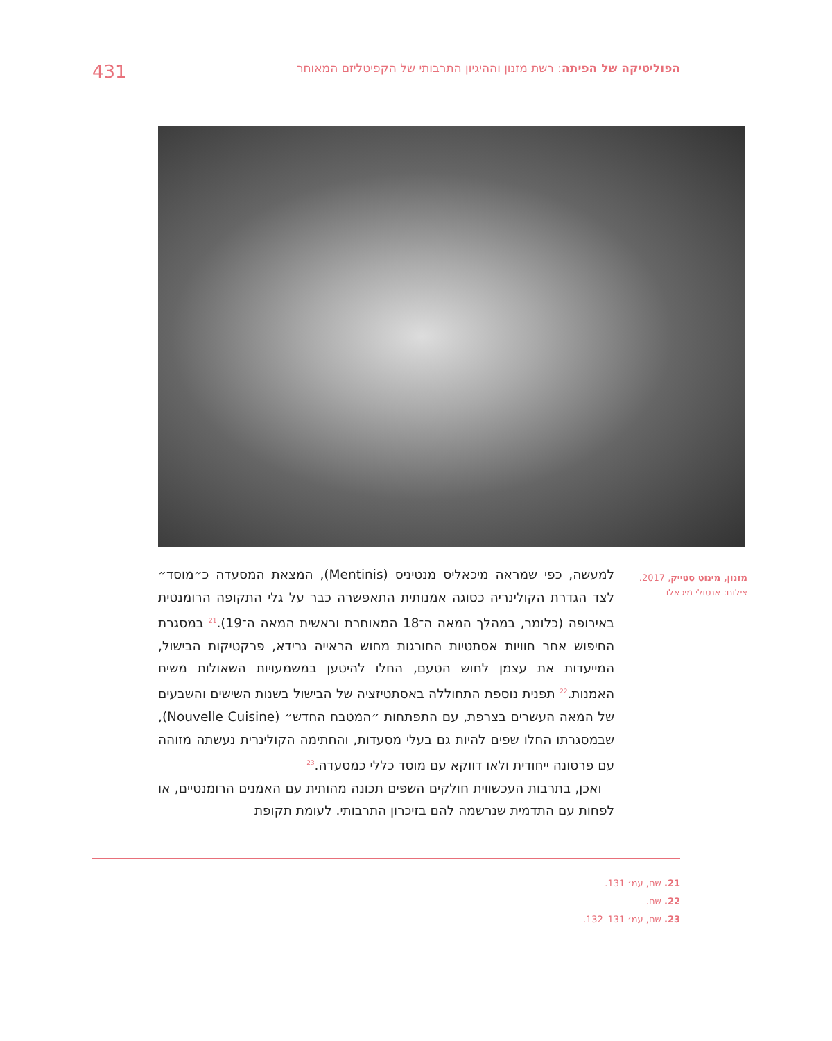הפוליטיקה של הפיתה: רשת מזנון וההיגיון התרבותי של הקפיטליזם המאוחר 431
מזנון, מינוט סטייק, 2017.
צילום: אנטולי מיכאלו
למעשה, כפי שמראה מיכאליס מנטיניס (Mentinis), המצאת המסעדה כ״מוסד״ לצד הגדרת הקולינריה כסוגה אמנותית התאפשרה כבר על גלי התקופה הרומנטית באירופה (כלומר, במהלך המאה ה־18 המאוחרת וראשית המאה ה־19).<sup>21</sup> במסגרת החיפוש אחר חוויות אסתטיות החורגות מחוש הראייה גרידא, פרקטיקות הבישול, המייעדות את עצמן לחוש הטעם, החלו להיטען במשמעויות השאולות משיח האמנות.<sup>22</sup> תפנית נוספת התחוללה באסתטיזציה של הבישול בשנות השישים והשבעים של המאה העשרים בצרפת, עם התפתחות ״המטבח החדש״ (Nouvelle Cuisine), שבמסגרתו החלו שפים להיות גם בעלי מסעדות, והחתימה הקולינרית נעשתה מזוהה עם פרסונה ייחודית ולאו דווקא עם מוסד כללי כמסעדה.<sup>23</sup>
 ואכן, בתרבות העכשווית חולקים השפים תכונה מהותית עם האמנים הרומנטיים, או לפחות עם התדמית שנרשמה להם בזיכרון התרבותי. לעומת תקופת
21. שם, עמ׳ 131.
22. שם.
23. שם, עמ׳ 131–132.